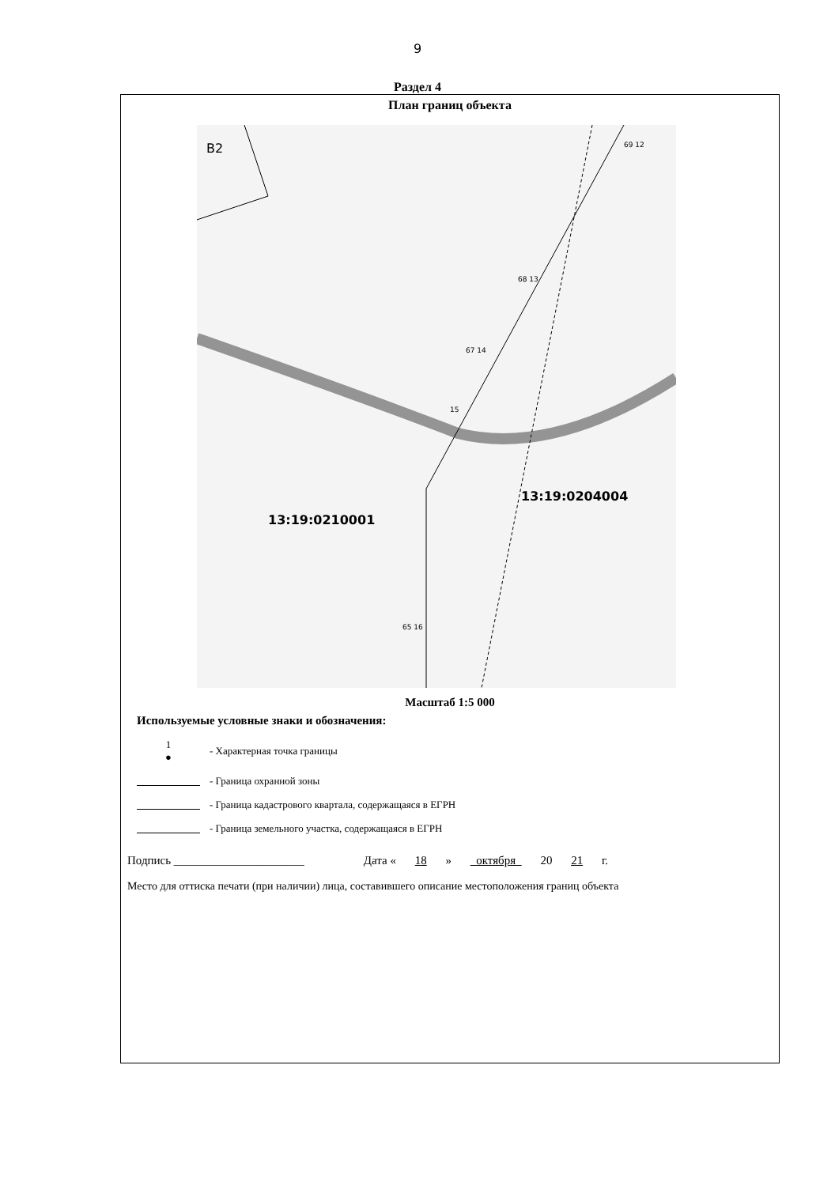9
Раздел 4
План границ объекта
В2 69 12
68 13
67 14
15
13:19:0204004
13:19:0210001
65 16
Масштаб 1:5 000
Используемые условные знаки и обозначения:
1
●
- Характерная точка границы
- Граница охранной зоны
- Граница кадастрового квартала, содержащаяся в ЕГРН
- Граница земельного участка, содержащаяся в ЕГРН
Подпись ______________________ Дата « 18 » октября 20 21 г.
Место для оттиска печати (при наличии) лица, составившего описание местоположения границ объекта